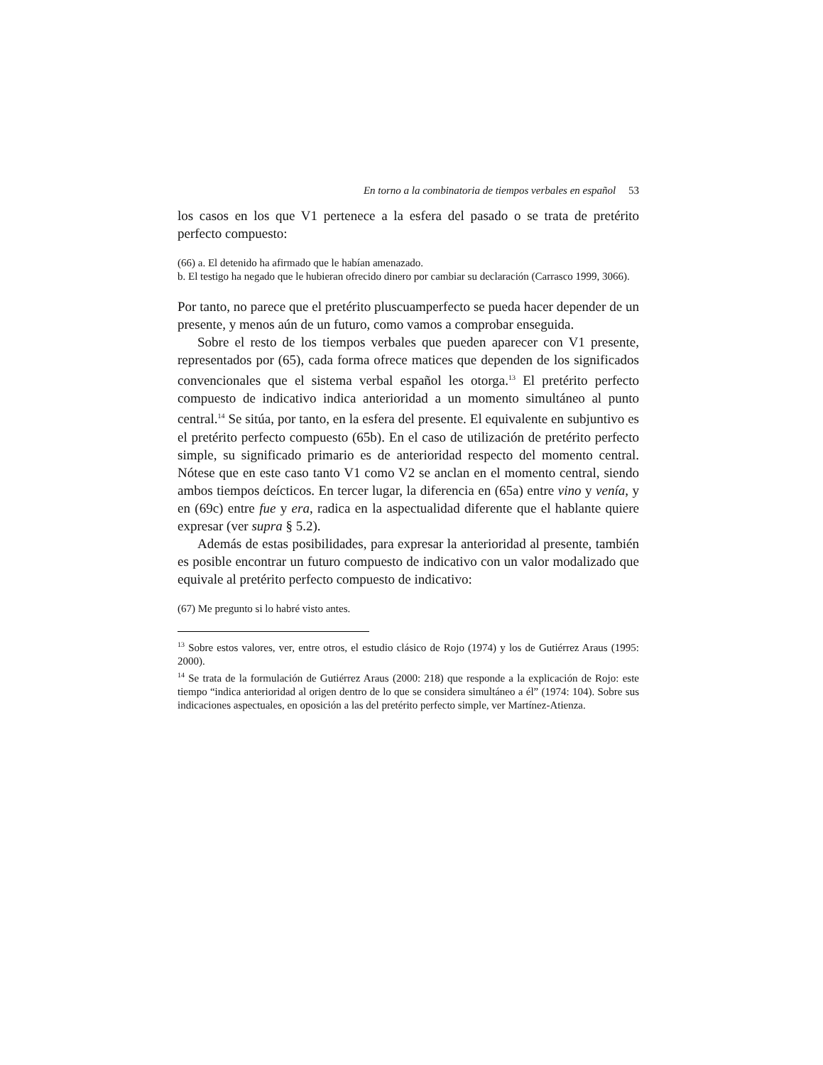En torno a la combinatoria de tiempos verbales en español 53
los casos en los que V1 pertenece a la esfera del pasado o se trata de pretérito perfecto compuesto:
(66) a. El detenido ha afirmado que le habían amenazado.
b. El testigo ha negado que le hubieran ofrecido dinero por cambiar su declaración (Carrasco 1999, 3066).
Por tanto, no parece que el pretérito pluscuamperfecto se pueda hacer depender de un presente, y menos aún de un futuro, como vamos a comprobar enseguida.
Sobre el resto de los tiempos verbales que pueden aparecer con V1 presente, representados por (65), cada forma ofrece matices que dependen de los significados convencionales que el sistema verbal español les otorga.<sup>13</sup> El pretérito perfecto compuesto de indicativo indica anterioridad a un momento simultáneo al punto central.<sup>14</sup> Se sitúa, por tanto, en la esfera del presente. El equivalente en subjuntivo es el pretérito perfecto compuesto (65b). En el caso de utilización de pretérito perfecto simple, su significado primario es de anterioridad respecto del momento central. Nótese que en este caso tanto V1 como V2 se anclan en el momento central, siendo ambos tiempos deícticos. En tercer lugar, la diferencia en (65a) entre vino y venía, y en (69c) entre fue y era, radica en la aspectualidad diferente que el hablante quiere expresar (ver supra § 5.2).
Además de estas posibilidades, para expresar la anterioridad al presente, también es posible encontrar un futuro compuesto de indicativo con un valor modalizado que equivale al pretérito perfecto compuesto de indicativo:
(67) Me pregunto si lo habré visto antes.
<sup>13</sup> Sobre estos valores, ver, entre otros, el estudio clásico de Rojo (1974) y los de Gutiérrez Araus (1995: 2000).
<sup>14</sup> Se trata de la formulación de Gutiérrez Araus (2000: 218) que responde a la explicación de Rojo: este tiempo “indica anterioridad al origen dentro de lo que se considera simultáneo a él” (1974: 104). Sobre sus indicaciones aspectuales, en oposición a las del pretérito perfecto simple, ver Martínez-Atienza.